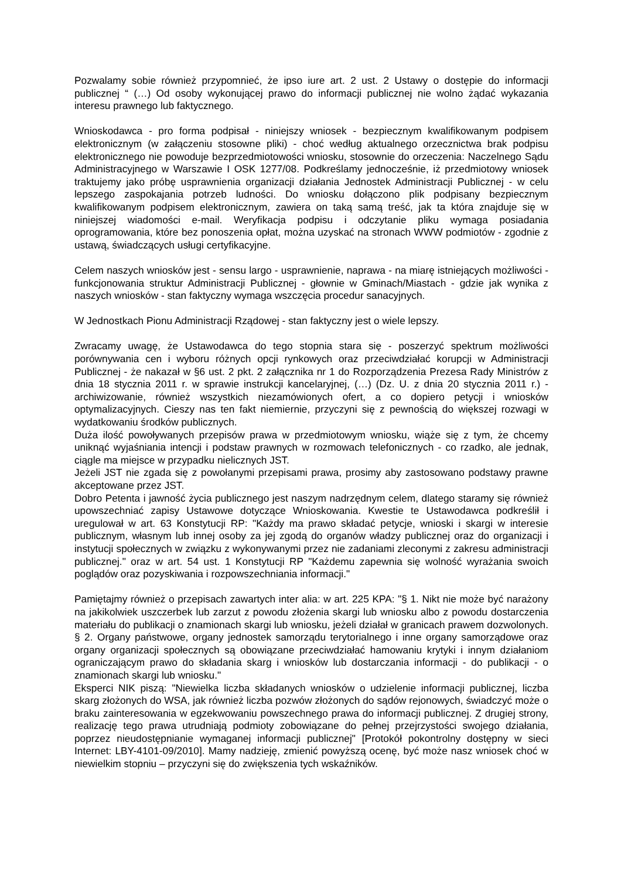Pozwalamy sobie również przypomnieć, że ipso iure art. 2 ust. 2 Ustawy o dostępie do informacji publicznej “ (…) Od osoby wykonującej prawo do informacji publicznej nie wolno żądać wykazania interesu prawnego lub faktycznego.
Wnioskodawca - pro forma podpisał - niniejszy wniosek - bezpiecznym kwalifikowanym podpisem elektronicznym (w załączeniu stosowne pliki) - choć według aktualnego orzecznictwa brak podpisu elektronicznego nie powoduje bezprzedmiotowości wniosku, stosownie do orzeczenia: Naczelnego Sądu Administracyjnego w Warszawie I OSK 1277/08. Podkreślamy jednocześnie, iż przedmiotowy wniosek traktujemy jako próbę usprawnienia organizacji działania Jednostek Administracji Publicznej - w celu lepszego zaspokajania potrzeb ludności. Do wniosku dołączono plik podpisany bezpiecznym kwalifikowanym podpisem elektronicznym, zawiera on taką samą treść, jak ta która znajduje się w niniejszej wiadomości e-mail. Weryfikacja podpisu i odczytanie pliku wymaga posiadania oprogramowania, które bez ponoszenia opłat, można uzyskać na stronach WWW podmiotów - zgodnie z ustawą, świadczących usługi certyfikacyjne.
Celem naszych wniosków jest - sensu largo - usprawnienie, naprawa - na miarę istniejących możliwości - funkcjonowania struktur Administracji Publicznej - głownie w Gminach/Miastach - gdzie jak wynika z naszych wniosków - stan faktyczny wymaga wszczęcia procedur sanacyjnych.
W Jednostkach Pionu Administracji Rządowej - stan faktyczny jest o wiele lepszy.
Zwracamy uwagę, że Ustawodawca do tego stopnia stara się - poszerzyć spektrum możliwości porównywania cen i wyboru różnych opcji rynkowych oraz przeciwdziałać korupcji w Administracji Publicznej - że nakazał w §6 ust. 2 pkt. 2 załącznika nr 1 do Rozporządzenia Prezesa Rady Ministrów z dnia 18 stycznia 2011 r. w sprawie instrukcji kancelaryjnej, (…) (Dz. U. z dnia 20 stycznia 2011 r.) - archiwizowanie, również wszystkich niezamówionych ofert, a co dopiero petycji i wniosków optymalizacyjnych. Cieszy nas ten fakt niemiernie, przyczyni się z pewnością do większej rozwagi w wydatkowaniu środków publicznych.
Duża ilość powoływanych przepisów prawa w przedmiotowym wniosku, wiąże się z tym, że chcemy uniknąć wyjaśniania intencji i podstaw prawnych w rozmowach telefonicznych - co rzadko, ale jednak, ciągle ma miejsce w przypadku nielicznych JST.
Jeżeli JST nie zgada się z powołanymi przepisami prawa, prosimy aby zastosowano podstawy prawne akceptowane przez JST.
Dobro Petenta i jawność życia publicznego jest naszym nadrzędnym celem, dlatego staramy się również upowszechniać zapisy Ustawowe dotyczące Wnioskowania. Kwestie te Ustawodawca podkreślił i uregulował w art. 63 Konstytucji RP: "Każdy ma prawo składać petycje, wnioski i skargi w interesie publicznym, własnym lub innej osoby za jej zgodą do organów władzy publicznej oraz do organizacji i instytucji społecznych w związku z wykonywanymi przez nie zadaniami zleconymi z zakresu administracji publicznej." oraz w art. 54 ust. 1 Konstytucji RP "Każdemu zapewnia się wolność wyrażania swoich poglądów oraz pozyskiwania i rozpowszechniania informacji."
Pamiętajmy również o przepisach zawartych inter alia: w art. 225 KPA: "§ 1. Nikt nie może być narażony na jakikolwiek uszczerbek lub zarzut z powodu złożenia skargi lub wniosku albo z powodu dostarczenia materiału do publikacji o znamionach skargi lub wniosku, jeżeli działał w granicach prawem dozwolonych. § 2. Organy państwowe, organy jednostek samorządu terytorialnego i inne organy samorządowe oraz organy organizacji społecznych są obowiązane przeciwdziałać hamowaniu krytyki i innym działaniom ograniczającym prawo do składania skarg i wniosków lub dostarczania informacji - do publikacji - o znamionach skargi lub wniosku."
Eksperci NIK piszą: "Niewielka liczba składanych wniosków o udzielenie informacji publicznej, liczba skarg złożonych do WSA, jak również liczba pozwów złożonych do sądów rejonowych, świadczyć może o braku zainteresowania w egzekwowaniu powszechnego prawa do informacji publicznej. Z drugiej strony, realizację tego prawa utrudniają podmioty zobowiązane do pełnej przejrzystości swojego działania, poprzez nieudostępnianie wymaganej informacji publicznej" [Protokół pokontrolny dostępny w sieci Internet: LBY-4101-09/2010]. Mamy nadzieję, zmienić powyższą ocenę, być może nasz wniosek choć w niewielkim stopniu – przyczyni się do zwiększenia tych wskaźników.